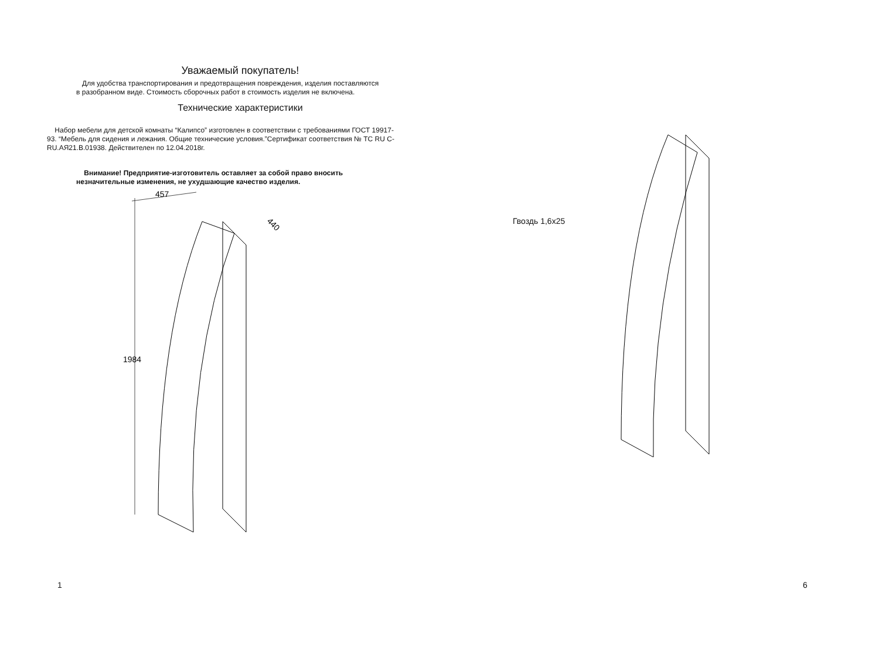Уважаемый покупатель!
Для удобства транспортирования и предотвращения повреждения, изделия поставляются в разобранном виде. Стоимость сборочных работ в стоимость изделия не включена.
Технические характеристики
Набор мебели для детской комнаты “Калипсо” изготовлен в соответствии с требованиями ГОСТ 19917-93. “Мебель для сидения и лежания. Общие технические условия.”Сертификат соответствия № ТС RU C-RU.АЯ21.В.01938. Действителен по 12.04.2018г.
Внимание! Предприятие-изготовитель оставляет за собой право вносить незначительные изменения, не ухудшающие качество изделия.
457
1984
440
Гвоздь 1,6х25
1 6